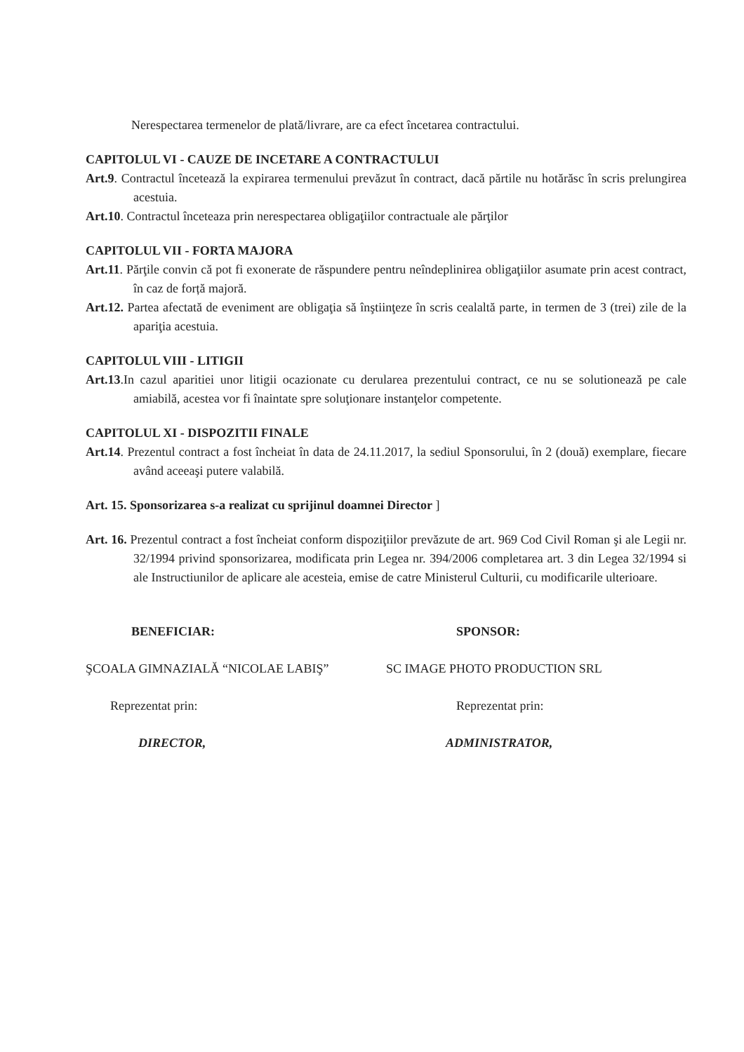Nerespectarea termenelor de plată/livrare, are ca efect încetarea contractului.
CAPITOLUL VI - CAUZE DE INCETARE A CONTRACTULUI
Art.9. Contractul încetează la expirarea termenului prevăzut în contract, dacă părtile nu hotărăsc în scris prelungirea acestuia.
Art.10. Contractul înceteaza prin nerespectarea obligaţiilor contractuale ale părţilor
CAPITOLUL VII - FORTA MAJORA
Art.11. Părţile convin că pot fi exonerate de răspundere pentru neîndeplinirea obligaţiilor asumate prin acest contract, în caz de forță majoră.
Art.12. Partea afectată de eveniment are obligaţia să înştiinţeze în scris cealaltă parte, in termen de 3 (trei) zile de la apariţia acestuia.
CAPITOLUL VIII - LITIGII
Art.13.In cazul aparitiei unor litigii ocazionate cu derularea prezentului contract, ce nu se solutionează pe cale amiabilă, acestea vor fi înaintate spre soluţionare instanţelor competente.
CAPITOLUL XI - DISPOZITII FINALE
Art.14. Prezentul contract a fost încheiat în data de 24.11.2017, la sediul Sponsorului, în 2 (două) exemplare, fiecare având aceeaşi putere valabilă.
Art. 15. Sponsorizarea s-a realizat cu sprijinul doamnei Director ]
Art. 16. Prezentul contract a fost încheiat conform dispoziţiilor prevăzute de art. 969 Cod Civil Roman şi ale Legii nr. 32/1994 privind sponsorizarea, modificata prin Legea nr. 394/2006 completarea art. 3 din Legea 32/1994 si ale Instructiunilor de aplicare ale acesteia, emise de catre Ministerul Culturii, cu modificarile ulterioare.
BENEFICIAR:
ŞCOALA GIMNAZIALĂ “NICOLAE LABIŞ”
Reprezentat prin:
DIRECTOR,
SPONSOR:
SC IMAGE PHOTO PRODUCTION SRL
Reprezentat prin:
ADMINISTRATOR,